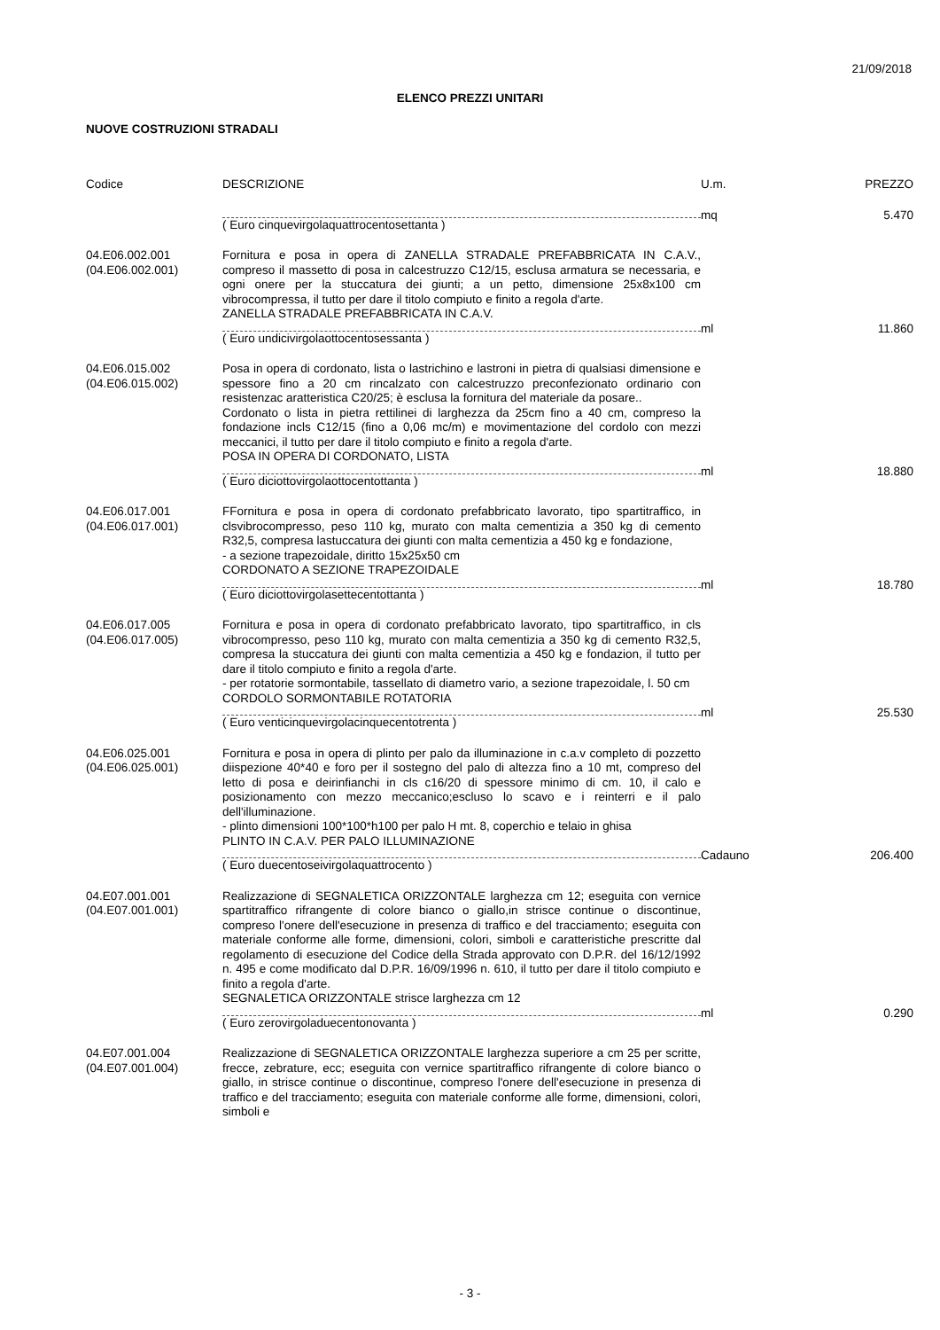21/09/2018
ELENCO PREZZI UNITARI
NUOVE COSTRUZIONI STRADALI
| Codice | DESCRIZIONE | U.m. | PREZZO |
| --- | --- | --- | --- |
| | ( Euro cinquevirgolaquattrocentosettanta ) | mq | 5.470 |
| 04.E06.002.001 (04.E06.002.001) | Fornitura e posa in opera di ZANELLA STRADALE PREFABBRICATA IN C.A.V., compreso il massetto di posa in calcestruzzo C12/15, esclusa armatura se necessaria, e ogni onere per la stuccatura dei giunti; a un petto, dimensione 25x8x100 cm vibrocompressa, il tutto per dare il titolo compiuto e finito a regola d'arte. ZANELLA STRADALE PREFABBRICATA IN C.A.V. | | |
| | ( Euro undicivirgolaottocentosessanta ) | ml | 11.860 |
| 04.E06.015.002 (04.E06.015.002) | Posa in opera di cordonato, lista o lastrichino e lastroni in pietra di qualsiasi dimensione e spessore fino a 20 cm rincalzato con calcestruzzo preconfezionato ordinario con resistenzac aratteristica C20/25; è esclusa la fornitura del materiale da posare.. Cordonato o lista in pietra rettilinei di larghezza da 25cm fino a 40 cm, compreso la fondazione incls C12/15 (fino a 0,06 mc/m) e movimentazione del cordolo con mezzi meccanici, il tutto per dare il titolo compiuto e finito a regola d'arte. POSA IN OPERA DI CORDONATO, LISTA | | |
| | ( Euro diciottovirgolaottocentottanta ) | ml | 18.880 |
| 04.E06.017.001 (04.E06.017.001) | FFornitura e posa in opera di cordonato prefabbricato lavorato, tipo spartitraffico, in clsvibrocompresso, peso 110 kg, murato con malta cementizia a 350 kg di cemento R32,5, compresa lastuccatura dei giunti con malta cementizia a 450 kg e fondazione, - a sezione trapezoidale, diritto 15x25x50 cm CORDONATO A SEZIONE TRAPEZOIDALE | | |
| | ( Euro diciottovirgolasettecentottanta ) | ml | 18.780 |
| 04.E06.017.005 (04.E06.017.005) | Fornitura e posa in opera di cordonato prefabbricato lavorato, tipo spartitraffico, in cls vibrocompresso, peso 110 kg, murato con malta cementizia a 350 kg di cemento R32,5, compresa la stuccatura dei giunti con malta cementizia a 450 kg e fondazion, il tutto per dare il titolo compiuto e finito a regola d'arte. - per rotatorie sormontabile, tassellato di diametro vario, a sezione trapezoidale, l. 50 cm CORDOLO SORMONTABILE ROTATORIA | | |
| | ( Euro venticinquevirgolacinquecentotrenta ) | ml | 25.530 |
| 04.E06.025.001 (04.E06.025.001) | Fornitura e posa in opera di plinto per palo da illuminazione in c.a.v completo di pozzetto diispezione 40*40 e foro per il sostegno del palo di altezza fino a 10 mt, compreso del letto di posa e deirinfianchi in cls c16/20 di spessore minimo di cm. 10, il calo e posizionamento con mezzo meccanico;escluso lo scavo e i reinterri e il palo dell'illuminazione. - plinto dimensioni 100*100*h100 per palo H mt. 8, coperchio e telaio in ghisa PLINTO IN C.A.V. PER PALO ILLUMINAZIONE | | |
| | ( Euro duecentoseivirgolaquattrocento ) | Cadauno | 206.400 |
| 04.E07.001.001 (04.E07.001.001) | Realizzazione di SEGNALETICA ORIZZONTALE larghezza cm 12; eseguita con vernice spartitraffico rifrangente di colore bianco o giallo,in strisce continue o discontinue, compreso l'onere dell'esecuzione in presenza di traffico e del tracciamento; eseguita con materiale conforme alle forme, dimensioni, colori, simboli e caratteristiche prescritte dal regolamento di esecuzione del Codice della Strada approvato con D.P.R. del 16/12/1992 n. 495 e come modificato dal D.P.R. 16/09/1996 n. 610, il tutto per dare il titolo compiuto e finito a regola d'arte. SEGNALETICA ORIZZONTALE strisce larghezza cm 12 | | |
| | ( Euro zerovirgoladuecentonovanta ) | ml | 0.290 |
| 04.E07.001.004 (04.E07.001.004) | Realizzazione di SEGNALETICA ORIZZONTALE larghezza superiore a cm 25 per scritte, frecce, zebrature, ecc; eseguita con vernice spartitraffico rifrangente di colore bianco o giallo, in strisce continue o discontinue, compreso l'onere dell'esecuzione in presenza di traffico e del tracciamento; eseguita con materiale conforme alle forme, dimensioni, colori, simboli e | | |
- 3 -